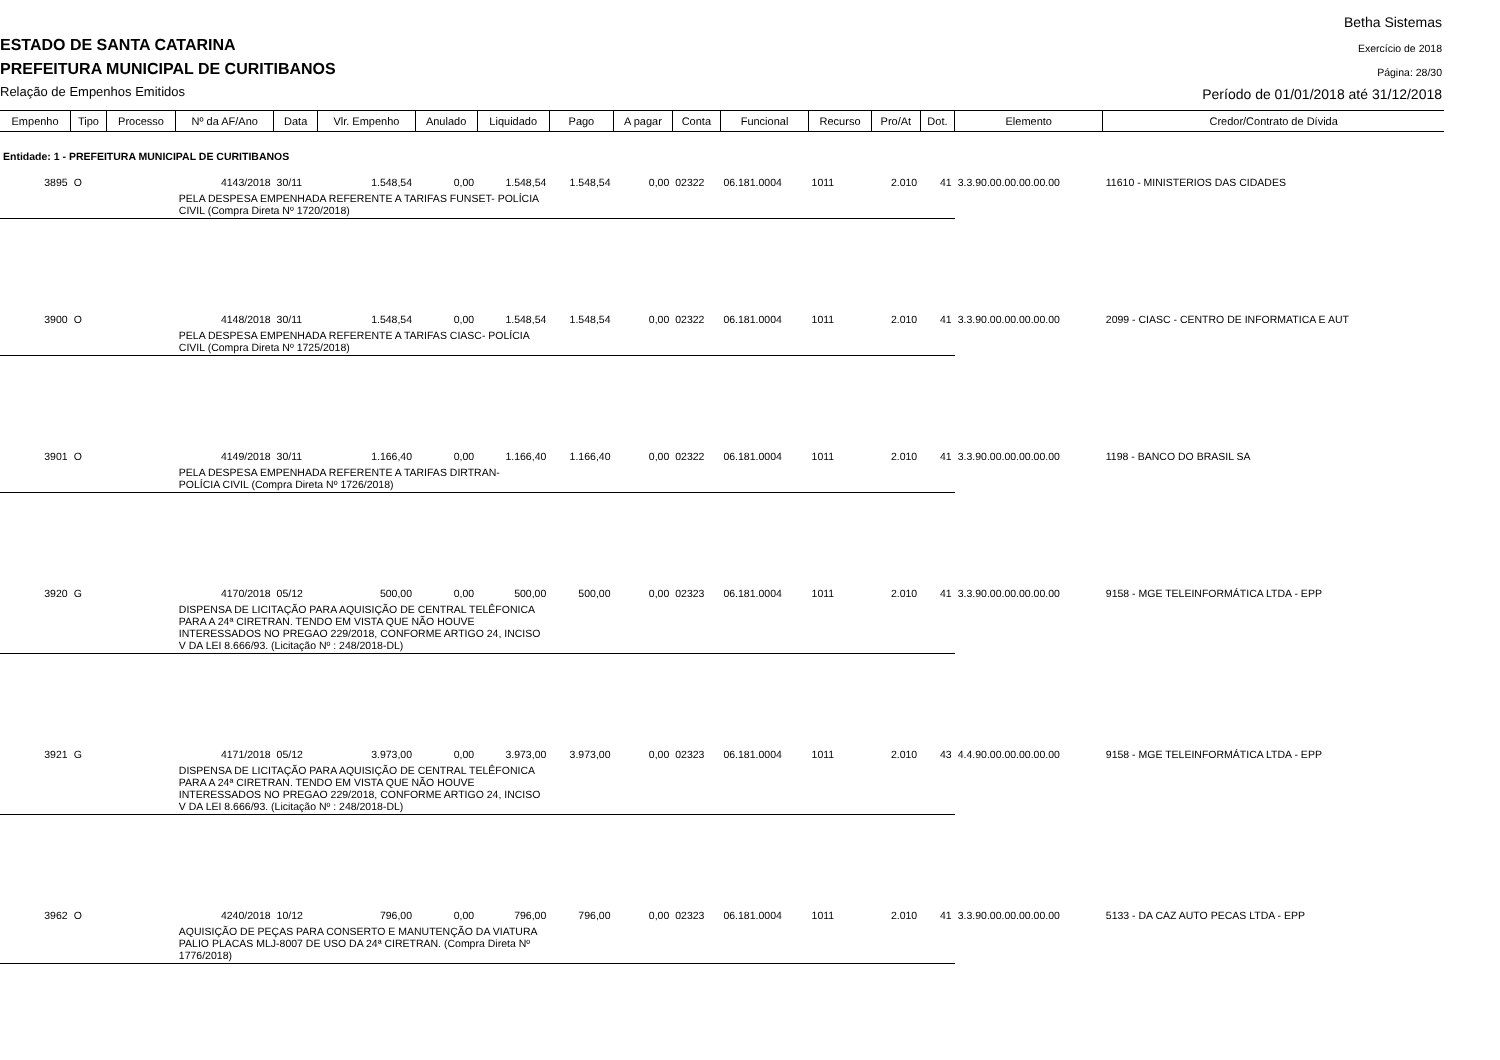ESTADO DE SANTA CATARINA
PREFEITURA MUNICIPAL DE CURITIBANOS
Relação de Empenhos Emitidos
Betha Sistemas
Exercício de 2018
Página: 28/30
Período de 01/01/2018 até 31/12/2018
| Empenho | Tipo | Processo | Nº da AF/Ano | Data | Vlr. Empenho | Anulado | Liquidado | Pago | A pagar | Conta | Funcional | Recurso | Pro/At | Dot. | Elemento | Credor/Contrato de Dívida |
| --- | --- | --- | --- | --- | --- | --- | --- | --- | --- | --- | --- | --- | --- | --- | --- | --- |
| Entidade: 1 - PREFEITURA MUNICIPAL DE CURITIBANOS | | | | | | | | | | | | | | | | |
| 3895 | O | | 4143/2018 | 30/11 | 1.548,54 | 0,00 | 1.548,54 | 1.548,54 | 0,00 | 02322 | 06.181.0004 | 1011 | 2.010 | 41 | 3.3.90.00.00.00.00.00 | 11610 - MINISTERIOS DAS CIDADES |
| | | | PELA DESPESA EMPENHADA REFERENTE A TARIFAS FUNSET- POLÍCIA CIVIL (Compra Direta Nº 1720/2018) | | | | | | | | | | | | | |
| 3900 | O | | 4148/2018 | 30/11 | 1.548,54 | 0,00 | 1.548,54 | 1.548,54 | 0,00 | 02322 | 06.181.0004 | 1011 | 2.010 | 41 | 3.3.90.00.00.00.00.00 | 2099 - CIASC - CENTRO DE INFORMATICA E AUT |
| | | | PELA DESPESA EMPENHADA REFERENTE A TARIFAS CIASC- POLÍCIA CIVIL (Compra Direta Nº 1725/2018) | | | | | | | | | | | | | |
| 3901 | O | | 4149/2018 | 30/11 | 1.166,40 | 0,00 | 1.166,40 | 1.166,40 | 0,00 | 02322 | 06.181.0004 | 1011 | 2.010 | 41 | 3.3.90.00.00.00.00.00 | 1198 - BANCO DO BRASIL SA |
| | | | PELA DESPESA EMPENHADA REFERENTE A TARIFAS DIRTRAN- POLÍCIA CIVIL (Compra Direta Nº 1726/2018) | | | | | | | | | | | | | |
| 3920 | G | | 4170/2018 | 05/12 | 500,00 | 0,00 | 500,00 | 500,00 | 0,00 | 02323 | 06.181.0004 | 1011 | 2.010 | 41 | 3.3.90.00.00.00.00.00 | 9158 - MGE TELEINFORMÁTICA LTDA - EPP |
| | | | DISPENSA DE LICITAÇÃO PARA AQUISIÇÃO DE CENTRAL TELÊFONICA PARA A 24ª CIRETRAN. TENDO EM VISTA QUE NÃO HOUVE INTERESSADOS NO PREGAO 229/2018, CONFORME ARTIGO 24, INCISO V DA LEI 8.666/93. (Licitação Nº : 248/2018-DL) | | | | | | | | | | | | | |
| 3921 | G | | 4171/2018 | 05/12 | 3.973,00 | 0,00 | 3.973,00 | 3.973,00 | 0,00 | 02323 | 06.181.0004 | 1011 | 2.010 | 43 | 4.4.90.00.00.00.00.00 | 9158 - MGE TELEINFORMÁTICA LTDA - EPP |
| | | | DISPENSA DE LICITAÇÃO PARA AQUISIÇÃO DE CENTRAL TELÊFONICA PARA A 24ª CIRETRAN. TENDO EM VISTA QUE NÃO HOUVE INTERESSADOS NO PREGAO 229/2018, CONFORME ARTIGO 24, INCISO V DA LEI 8.666/93. (Licitação Nº : 248/2018-DL) | | | | | | | | | | | | | |
| 3962 | O | | 4240/2018 | 10/12 | 796,00 | 0,00 | 796,00 | 796,00 | 0,00 | 02323 | 06.181.0004 | 1011 | 2.010 | 41 | 3.3.90.00.00.00.00.00 | 5133 - DA CAZ AUTO PECAS LTDA - EPP |
| | | | AQUISIÇÃO DE PEÇAS PARA CONSERTO E MANUTENÇÃO DA VIATURA PALIO PLACAS MLJ-8007 DE USO DA 24ª CIRETRAN. (Compra Direta Nº 1776/2018) | | | | | | | | | | | | | |